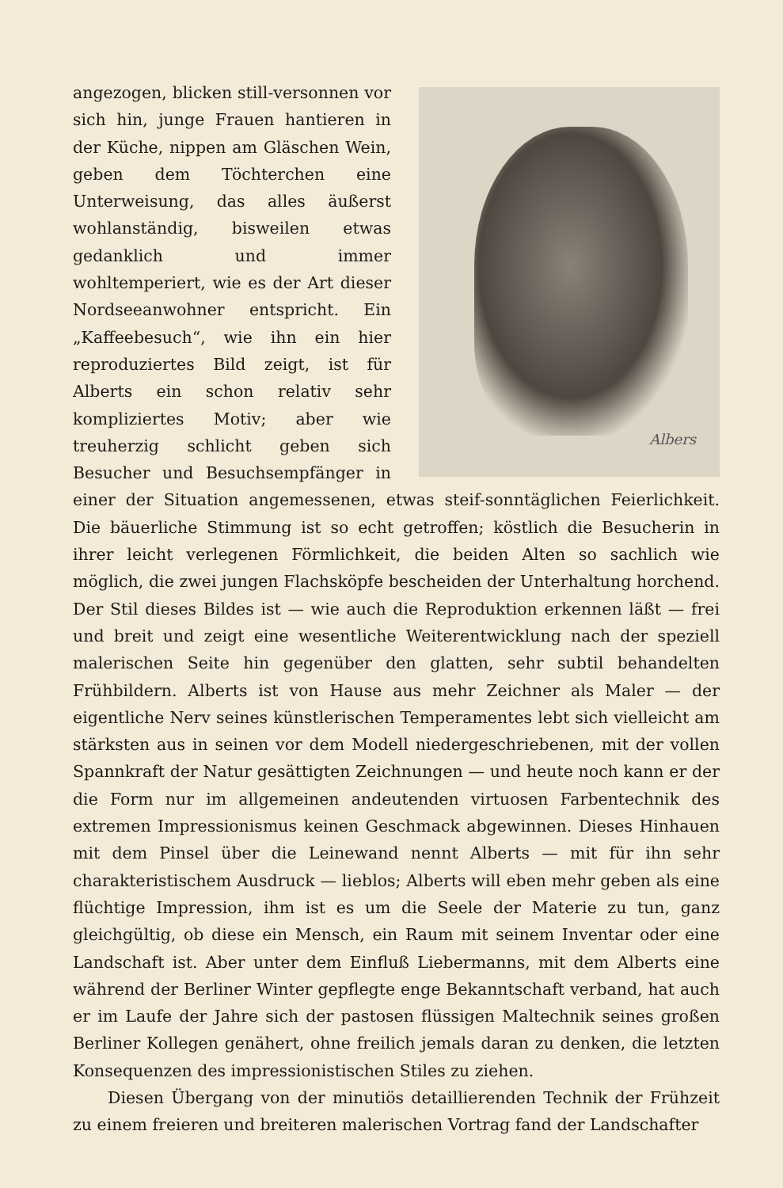Albers
angezogen, blicken still-versonnen vor sich hin, junge Frauen hantieren in der Küche, nippen am Gläschen Wein, geben dem Töchterchen eine Unterweisung, das alles äußerst wohlanständig, bisweilen etwas gedanklich und immer wohltemperiert, wie es der Art dieser Nordseeanwohner entspricht. Ein „Kaffeebesuch“, wie ihn ein hier reproduziertes Bild zeigt, ist für Alberts ein schon relativ sehr kompliziertes Motiv; aber wie treuherzig schlicht geben sich Besucher und Besuchsempfänger in einer der Situation angemessenen, etwas steif-sonntäglichen Feierlichkeit. Die bäuerliche Stimmung ist so echt getroffen; köstlich die Besucherin in ihrer leicht verlegenen Förmlichkeit, die beiden Alten so sachlich wie möglich, die zwei jungen Flachsköpfe bescheiden der Unterhaltung horchend. Der Stil dieses Bildes ist — wie auch die Reproduktion erkennen läßt — frei und breit und zeigt eine wesentliche Weiterentwicklung nach der speziell malerischen Seite hin gegenüber den glatten, sehr subtil behandelten Frühbildern. Alberts ist von Hause aus mehr Zeichner als Maler — der eigentliche Nerv seines künstlerischen Temperamentes lebt sich vielleicht am stärksten aus in seinen vor dem Modell niedergeschriebenen, mit der vollen Spannkraft der Natur gesättigten Zeichnungen — und heute noch kann er der die Form nur im allgemeinen andeutenden virtuosen Farbentechnik des extremen Impressionismus keinen Geschmack abgewinnen. Dieses Hinhauen mit dem Pinsel über die Leinewand nennt Alberts — mit für ihn sehr charakteristischem Ausdruck — lieblos; Alberts will eben mehr geben als eine flüchtige Impression, ihm ist es um die Seele der Materie zu tun, ganz gleichgültig, ob diese ein Mensch, ein Raum mit seinem Inventar oder eine Landschaft ist. Aber unter dem Einfluß Liebermanns, mit dem Alberts eine während der Berliner Winter gepflegte enge Bekanntschaft verband, hat auch er im Laufe der Jahre sich der pastosen flüssigen Maltechnik seines großen Berliner Kollegen genähert, ohne freilich jemals daran zu denken, die letzten Konsequenzen des impressionistischen Stiles zu ziehen.
Diesen Übergang von der minutiös detaillierenden Technik der Frühzeit zu einem freieren und breiteren malerischen Vortrag fand der Landschafter